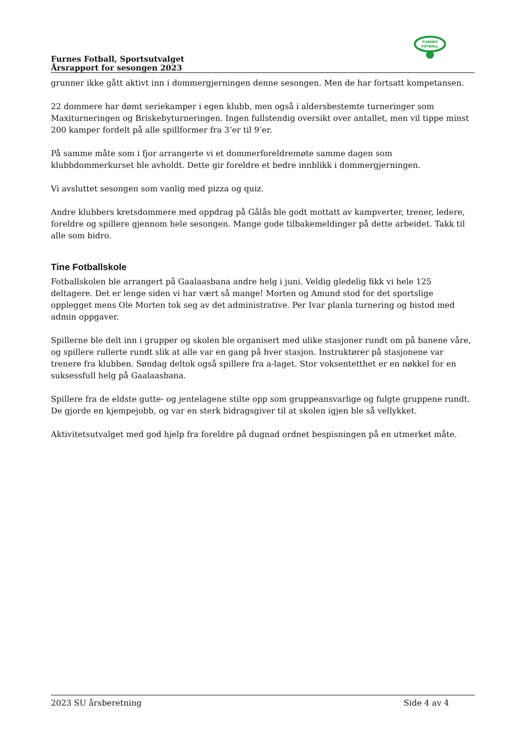FURNES
FOTBALL
Furnes Fotball, Sportsutvalget
Årsrapport for sesongen 2023
grunner ikke gått aktivt inn i dommergjerningen denne sesongen. Men de har fortsatt kompetansen.
22 dommere har dømt seriekamper i egen klubb, men også i aldersbestemte turneringer som Maxiturneringen og Briskebyturneringen. Ingen fullstendig oversikt over antallet, men vil tippe minst 200 kamper fordelt på alle spillformer fra 3’er til 9’er.
På samme måte som i fjor arrangerte vi et dommerforeldremøte samme dagen som klubbdommerkurset ble avholdt. Dette gir foreldre et bedre innblikk i dommergjerningen.
Vi avsluttet sesongen som vanlig med pizza og quiz.
Andre klubbers kretsdommere med oppdrag på Gålås ble godt mottatt av kampverter, trener, ledere, foreldre og spillere gjennom hele sesongen. Mange gode tilbakemeldinger på dette arbeidet. Takk til alle som bidro.
Tine Fotballskole
Fotballskolen ble arrangert på Gaalaasbana andre helg i juni. Veldig gledelig fikk vi hele 125 deltagere. Det er lenge siden vi har vært så mange! Morten og Amund stod for det sportslige opplegget mens Ole Morten tok seg av det administrative. Per Ivar planla turnering og bistod med admin oppgaver.
Spillerne ble delt inn i grupper og skolen ble organisert med ulike stasjoner rundt om på banene våre, og spillere rullerte rundt slik at alle var en gang på hver stasjon. Instruktører på stasjonene var trenere fra klubben. Søndag deltok også spillere fra a-laget. Stor voksentetthet er en nøkkel for en suksessfull helg på Gaalaasbana.
Spillere fra de eldste gutte- og jentelagene stilte opp som gruppeansvarlige og fulgte gruppene rundt. De gjorde en kjempejobb, og var en sterk bidragsgiver til at skolen igjen ble så vellykket.
Aktivitetsutvalget med god hjelp fra foreldre på dugnad ordnet bespisningen på en utmerket måte.
2023 SU årsberetning Side 4 av 4